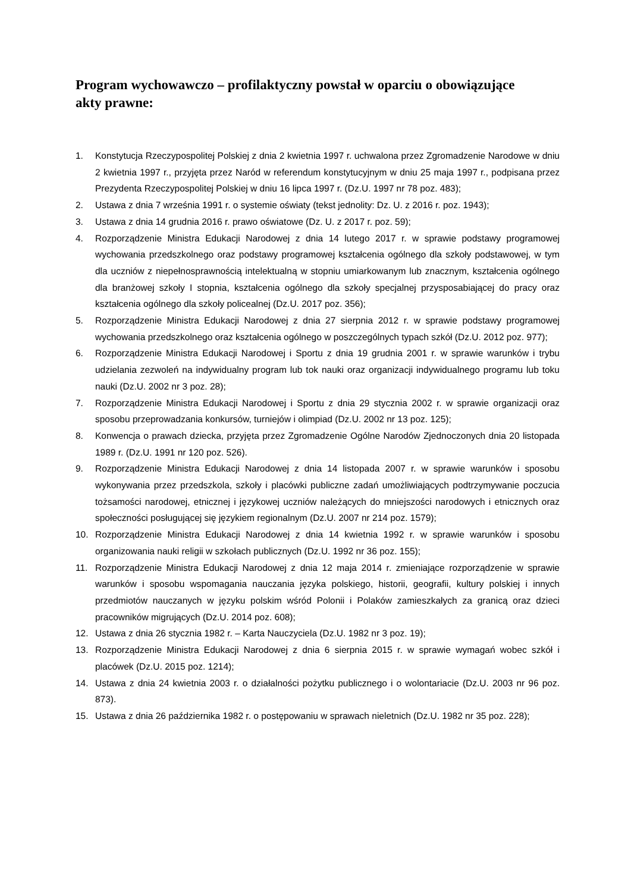Program wychowawczo – profilaktyczny powstał w oparciu o obowiązujące akty prawne:
1. Konstytucja Rzeczypospolitej Polskiej z dnia 2 kwietnia 1997 r. uchwalona przez Zgromadzenie Narodowe w dniu 2 kwietnia 1997 r., przyjęta przez Naród w referendum konstytucyjnym w dniu 25 maja 1997 r., podpisana przez Prezydenta Rzeczypospolitej Polskiej w dniu 16 lipca 1997 r. (Dz.U. 1997 nr 78 poz. 483);
2. Ustawa z dnia 7 września 1991 r. o systemie oświaty (tekst jednolity: Dz. U. z 2016 r. poz. 1943);
3. Ustawa z dnia 14 grudnia 2016 r. prawo oświatowe (Dz. U. z 2017 r. poz. 59);
4. Rozporządzenie Ministra Edukacji Narodowej z dnia 14 lutego 2017 r. w sprawie podstawy programowej wychowania przedszkolnego oraz podstawy programowej kształcenia ogólnego dla szkoły podstawowej, w tym dla uczniów z niepełnosprawnością intelektualną w stopniu umiarkowanym lub znacznym, kształcenia ogólnego dla branżowej szkoły I stopnia, kształcenia ogólnego dla szkoły specjalnej przysposabiającej do pracy oraz kształcenia ogólnego dla szkoły policealnej (Dz.U. 2017 poz. 356);
5. Rozporządzenie Ministra Edukacji Narodowej z dnia 27 sierpnia 2012 r. w sprawie podstawy programowej wychowania przedszkolnego oraz kształcenia ogólnego w poszczególnych typach szkół (Dz.U. 2012 poz. 977);
6. Rozporządzenie Ministra Edukacji Narodowej i Sportu z dnia 19 grudnia 2001 r. w sprawie warunków i trybu udzielania zezwoleń na indywidualny program lub tok nauki oraz organizacji indywidualnego programu lub toku nauki (Dz.U. 2002 nr 3 poz. 28);
7. Rozporządzenie Ministra Edukacji Narodowej i Sportu z dnia 29 stycznia 2002 r. w sprawie organizacji oraz sposobu przeprowadzania konkursów, turniejów i olimpiad (Dz.U. 2002 nr 13 poz. 125);
8. Konwencja o prawach dziecka, przyjęta przez Zgromadzenie Ogólne Narodów Zjednoczonych dnia 20 listopada 1989 r. (Dz.U. 1991 nr 120 poz. 526).
9. Rozporządzenie Ministra Edukacji Narodowej z dnia 14 listopada 2007 r. w sprawie warunków i sposobu wykonywania przez przedszkola, szkoły i placówki publiczne zadań umożliwiających podtrzymywanie poczucia tożsamości narodowej, etnicznej i językowej uczniów należących do mniejszości narodowych i etnicznych oraz społeczności posługującej się językiem regionalnym (Dz.U. 2007 nr 214 poz. 1579);
10. Rozporządzenie Ministra Edukacji Narodowej z dnia 14 kwietnia 1992 r. w sprawie warunków i sposobu organizowania nauki religii w szkołach publicznych (Dz.U. 1992 nr 36 poz. 155);
11. Rozporządzenie Ministra Edukacji Narodowej z dnia 12 maja 2014 r. zmieniające rozporządzenie w sprawie warunków i sposobu wspomagania nauczania języka polskiego, historii, geografii, kultury polskiej i innych przedmiotów nauczanych w języku polskim wśród Polonii i Polaków zamieszkałych za granicą oraz dzieci pracowników migrujących (Dz.U. 2014 poz. 608);
12. Ustawa z dnia 26 stycznia 1982 r. – Karta Nauczyciela (Dz.U. 1982 nr 3 poz. 19);
13. Rozporządzenie Ministra Edukacji Narodowej z dnia 6 sierpnia 2015 r. w sprawie wymagań wobec szkół i placówek (Dz.U. 2015 poz. 1214);
14. Ustawa z dnia 24 kwietnia 2003 r. o działalności pożytku publicznego i o wolontariacie (Dz.U. 2003 nr 96 poz. 873).
15. Ustawa z dnia 26 października 1982 r. o postępowaniu w sprawach nieletnich (Dz.U. 1982 nr 35 poz. 228);